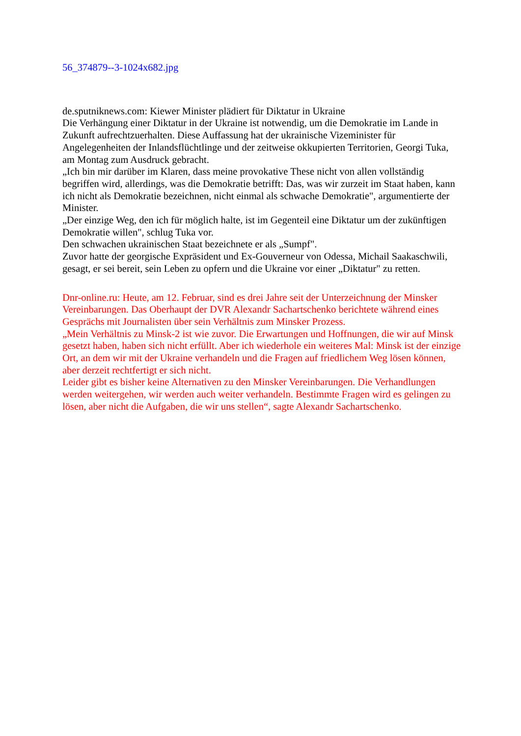56_374879--3-1024x682.jpg
de.sputniknews.com: Kiewer Minister plädiert für Diktatur in Ukraine
Die Verhängung einer Diktatur in der Ukraine ist notwendig, um die Demokratie im Lande in Zukunft aufrechtzuerhalten. Diese Auffassung hat der ukrainische Vizeminister für Angelegenheiten der Inlandsflüchtlinge und der zeitweise okkupierten Territorien, Georgi Tuka, am Montag zum Ausdruck gebracht.
„Ich bin mir darüber im Klaren, dass meine provokative These nicht von allen vollständig begriffen wird, allerdings, was die Demokratie betrifft: Das, was wir zurzeit im Staat haben, kann ich nicht als Demokratie bezeichnen, nicht einmal als schwache Demokratie", argumentierte der Minister.
„Der einzige Weg, den ich für möglich halte, ist im Gegenteil eine Diktatur um der zukünftigen Demokratie willen", schlug Tuka vor.
Den schwachen ukrainischen Staat bezeichnete er als „Sumpf".
Zuvor hatte der georgische Expräsident und Ex-Gouverneur von Odessa, Michail Saakaschwili, gesagt, er sei bereit, sein Leben zu opfern und die Ukraine vor einer „Diktatur" zu retten.
Dnr-online.ru: Heute, am 12. Februar, sind es drei Jahre seit der Unterzeichnung der Minsker Vereinbarungen. Das Oberhaupt der DVR Alexandr Sachartschenko berichtete während eines Gesprächs mit Journalisten über sein Verhältnis zum Minsker Prozess.
„Mein Verhältnis zu Minsk-2 ist wie zuvor. Die Erwartungen und Hoffnungen, die wir auf Minsk gesetzt haben, haben sich nicht erfüllt. Aber ich wiederhole ein weiteres Mal: Minsk ist der einzige Ort, an dem wir mit der Ukraine verhandeln und die Fragen auf friedlichem Weg lösen können, aber derzeit rechtfertigt er sich nicht.
Leider gibt es bisher keine Alternativen zu den Minsker Vereinbarungen. Die Verhandlungen werden weitergehen, wir werden auch weiter verhandeln. Bestimmte Fragen wird es gelingen zu lösen, aber nicht die Aufgaben, die wir uns stellen“, sagte Alexandr Sachartschenko.